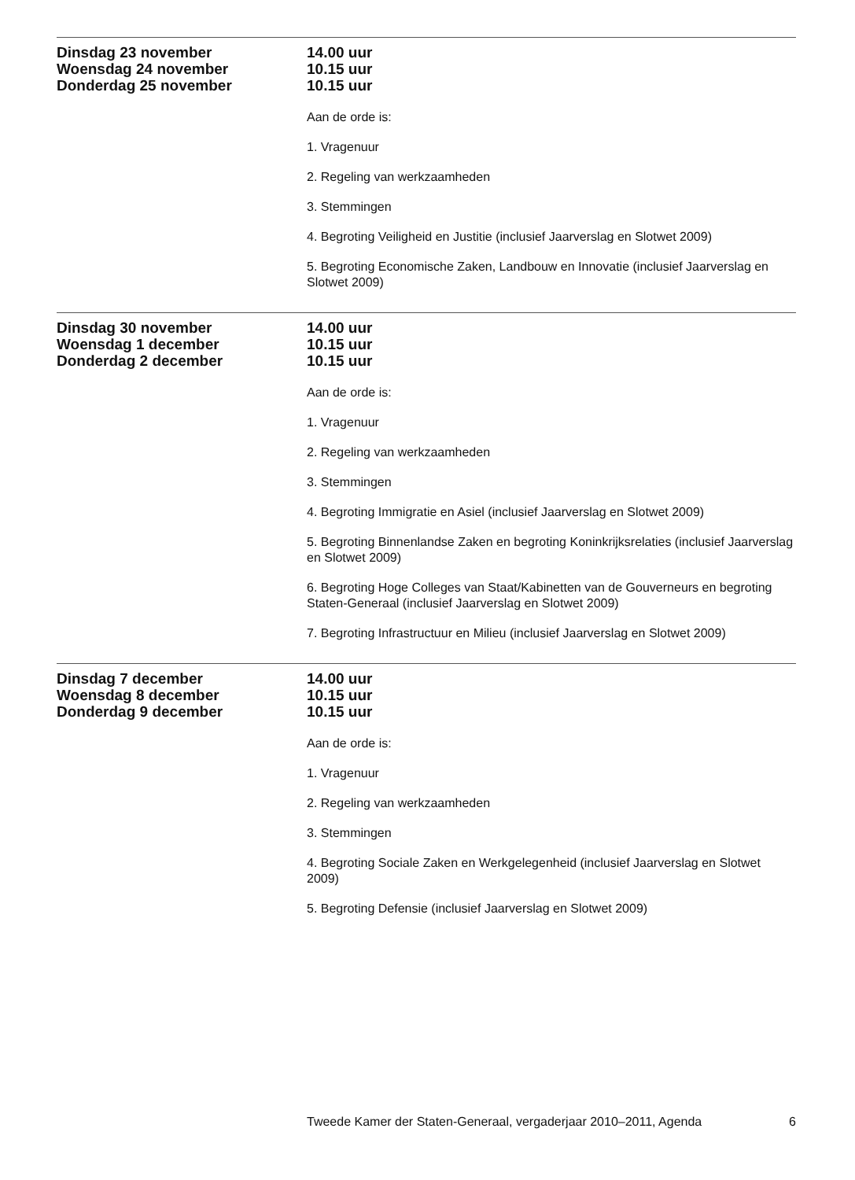Dinsdag 23 november
Woensdag 24 november
Donderdag 25 november
14.00 uur
10.15 uur
10.15 uur
Aan de orde is:
1. Vragenuur
2. Regeling van werkzaamheden
3. Stemmingen
4. Begroting Veiligheid en Justitie (inclusief Jaarverslag en Slotwet 2009)
5. Begroting Economische Zaken, Landbouw en Innovatie (inclusief Jaarverslag en Slotwet 2009)
Dinsdag 30 november
Woensdag 1 december
Donderdag 2 december
14.00 uur
10.15 uur
10.15 uur
Aan de orde is:
1. Vragenuur
2. Regeling van werkzaamheden
3. Stemmingen
4. Begroting Immigratie en Asiel (inclusief Jaarverslag en Slotwet 2009)
5. Begroting Binnenlandse Zaken en begroting Koninkrijksrelaties (inclusief Jaarverslag en Slotwet 2009)
6. Begroting Hoge Colleges van Staat/Kabinetten van de Gouverneurs en begroting Staten-Generaal (inclusief Jaarverslag en Slotwet 2009)
7. Begroting Infrastructuur en Milieu (inclusief Jaarverslag en Slotwet 2009)
Dinsdag 7 december
Woensdag 8 december
Donderdag 9 december
14.00 uur
10.15 uur
10.15 uur
Aan de orde is:
1. Vragenuur
2. Regeling van werkzaamheden
3. Stemmingen
4. Begroting Sociale Zaken en Werkgelegenheid (inclusief Jaarverslag en Slotwet 2009)
5. Begroting Defensie (inclusief Jaarverslag en Slotwet 2009)
Tweede Kamer der Staten-Generaal, vergaderjaar 2010–2011, Agenda 6